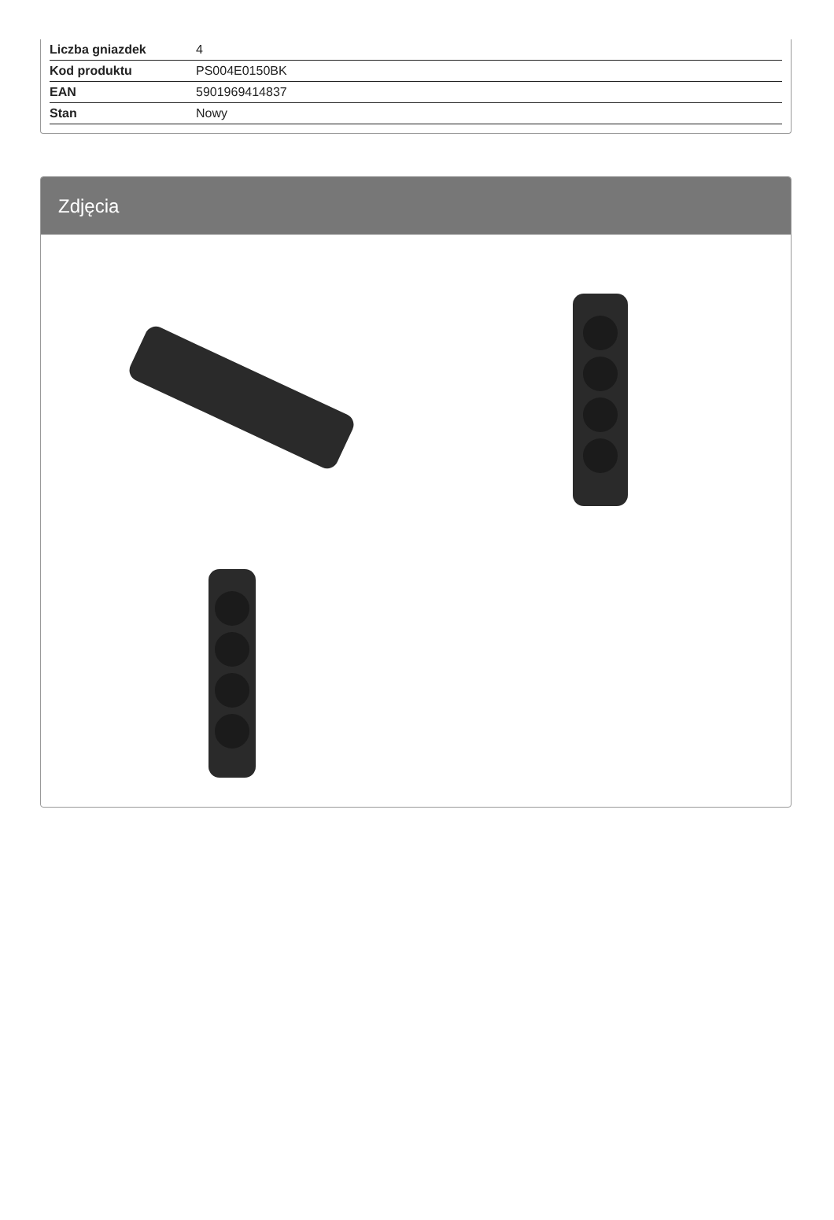| Liczba gniazdek | 4 |
| Kod produktu | PS004E0150BK |
| EAN | 5901969414837 |
| Stan | Nowy |
Zdjęcia